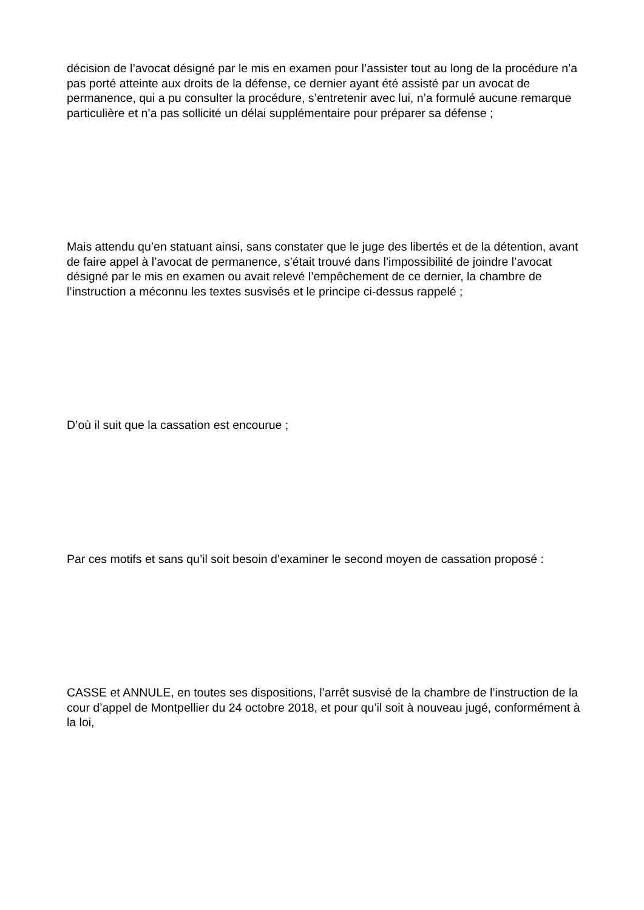décision de l’avocat désigné par le mis en examen pour l’assister tout au long de la procédure n’a pas porté atteinte aux droits de la défense, ce dernier ayant été assisté par un avocat de permanence, qui a pu consulter la procédure, s’entretenir avec lui, n’a formulé aucune remarque particulière et n’a pas sollicité un délai supplémentaire pour préparer sa défense ;
Mais attendu qu’en statuant ainsi, sans constater que le juge des libertés et de la détention, avant de faire appel à l’avocat de permanence, s’était trouvé dans l’impossibilité de joindre l’avocat désigné par le mis en examen ou avait relevé l’empêchement de ce dernier, la chambre de l’instruction a méconnu les textes susvisés et le principe ci-dessus rappelé ;
D’où il suit que la cassation est encourue ;
Par ces motifs et sans qu’il soit besoin d’examiner le second moyen de cassation proposé :
CASSE et ANNULE, en toutes ses dispositions, l’arrêt susvisé de la chambre de l’instruction de la cour d’appel de Montpellier du 24 octobre 2018, et pour qu’il soit à nouveau jugé, conformément à la loi,